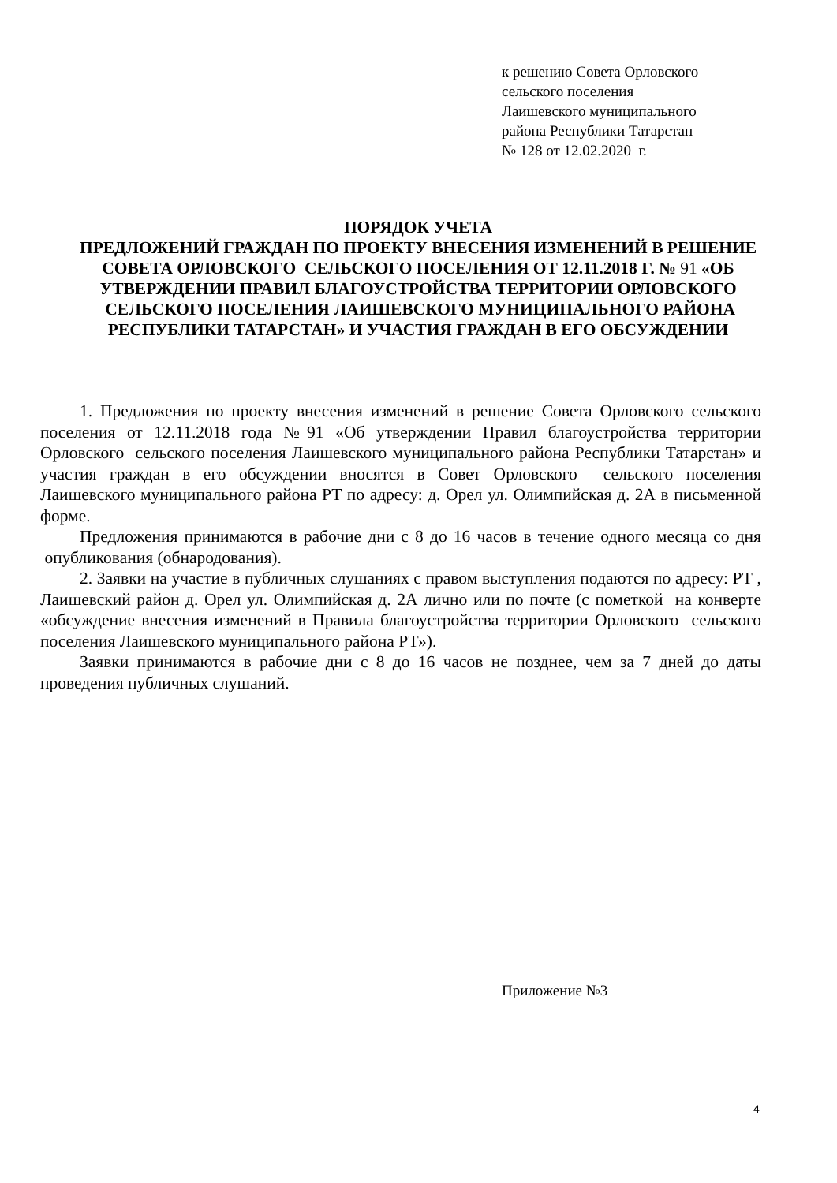к решению Совета Орловского
сельского поселения
Лаишевского муниципального
района Республики Татарстан
№ 128 от 12.02.2020 г.
ПОРЯДОК УЧЕТА
ПРЕДЛОЖЕНИЙ ГРАЖДАН ПО ПРОЕКТУ ВНЕСЕНИЯ ИЗМЕНЕНИЙ В РЕШЕНИЕ СОВЕТА ОРЛОВСКОГО СЕЛЬСКОГО ПОСЕЛЕНИЯ ОТ 12.11.2018 Г. № 91 «ОБ УТВЕРЖДЕНИИ ПРАВИЛ БЛАГОУСТРОЙСТВА ТЕРРИТОРИИ ОРЛОВСКОГО СЕЛЬСКОГО ПОСЕЛЕНИЯ ЛАИШЕВСКОГО МУНИЦИПАЛЬНОГО РАЙОНА РЕСПУБЛИКИ ТАТАРСТАН» И УЧАСТИЯ ГРАЖДАН В ЕГО ОБСУЖДЕНИИ
1. Предложения по проекту внесения изменений в решение Совета Орловского сельского поселения от 12.11.2018 года №91 «Об утверждении Правил благоустройства территории Орловского сельского поселения Лаишевского муниципального района Республики Татарстан» и участия граждан в его обсуждении вносятся в Совет Орловского сельского поселения Лаишевского муниципального района РТ по адресу: д. Орел ул. Олимпийская д. 2А в письменной форме.
Предложения принимаются в рабочие дни с 8 до 16 часов в течение одного месяца со дня опубликования (обнародования).
2. Заявки на участие в публичных слушаниях с правом выступления подаются по адресу: РТ , Лаишевский район д. Орел ул. Олимпийская д. 2А лично или по почте (с пометкой на конверте «обсуждение внесения изменений в Правила благоустройства территории Орловского сельского поселения Лаишевского муниципального района РТ»).
Заявки принимаются в рабочие дни с 8 до 16 часов не позднее, чем за 7 дней до даты проведения публичных слушаний.
Приложение №3
4